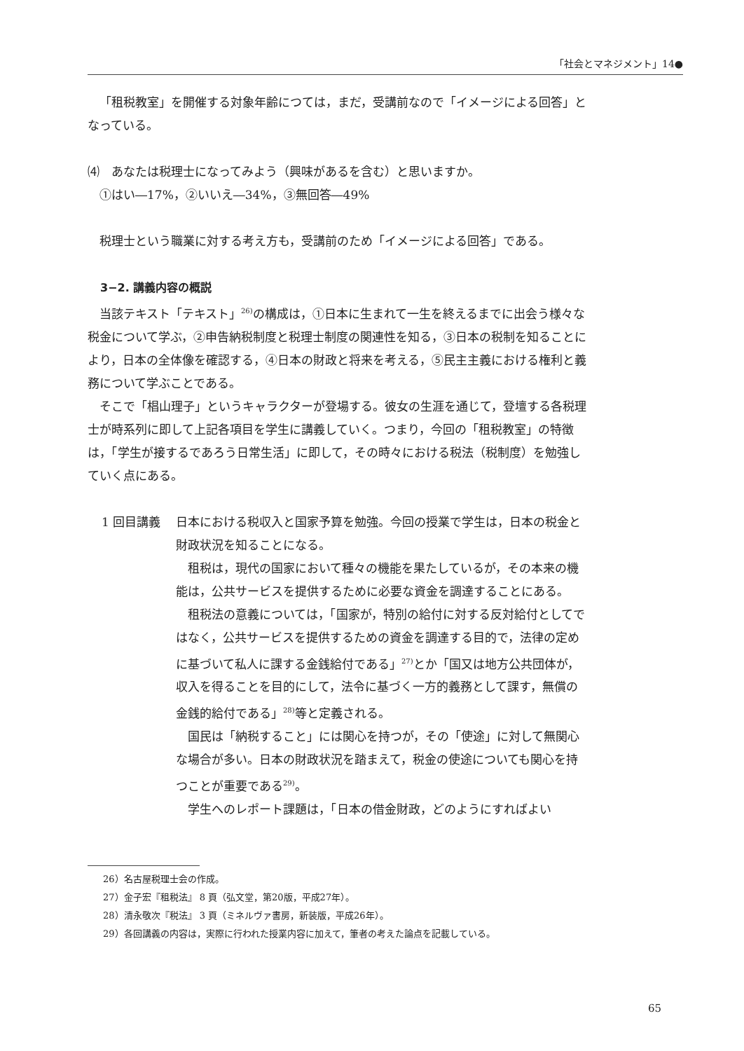「社会とマネジメント」14●
「租税教室」を開催する対象年齢につては，まだ，受講前なので「イメージによる回答」となっている。
⑷　あなたは税理士になってみよう（興味があるを含む）と思いますか。
①はい―17%，②いいえ―34%，③無回答―49%
税理士という職業に対する考え方も，受講前のため「イメージによる回答」である。
3−2. 講義内容の概説
当該テキスト「テキスト」<sup>26)</sup>の構成は，①日本に生まれて一生を終えるまでに出会う様々な税金について学ぶ，②申告納税制度と税理士制度の関連性を知る，③日本の税制を知ることにより，日本の全体像を確認する，④日本の財政と将来を考える，⑤民主主義における権利と義務について学ぶことである。
そこで「椙山理子」というキャラクターが登場する。彼女の生涯を通じて，登壇する各税理士が時系列に即して上記各項目を学生に講義していく。つまり，今回の「租税教室」の特徴は，「学生が接するであろう日常生活」に即して，その時々における税法（税制度）を勉強していく点にある。
1 回目講義 日本における税収入と国家予算を勉強。今回の授業で学生は，日本の税金と財政状況を知ることになる。
租税は，現代の国家において種々の機能を果たしているが，その本来の機能は，公共サービスを提供するために必要な資金を調達することにある。
租税法の意義については，「国家が，特別の給付に対する反対給付としてではなく，公共サービスを提供するための資金を調達する目的で，法律の定めに基づいて私人に課する金銭給付である」<sup>27)</sup>とか「国又は地方公共団体が，収入を得ることを目的にして，法令に基づく一方的義務として課す，無償の金銭的給付である」<sup>28)</sup>等と定義される。
国民は「納税すること」には関心を持つが，その「使途」に対して無関心な場合が多い。日本の財政状況を踏まえて，税金の使途についても関心を持つことが重要である<sup>29)</sup>。
学生へのレポート課題は，「日本の借金財政，どのようにすればよい
26）名古屋税理士会の作成。
27）金子宏『租税法』 8 頁（弘文堂，第20版，平成27年）。
28）清永敬次『税法』 3 頁（ミネルヴァ書房，新装版，平成26年）。
29）各回講義の内容は，実際に行われた授業内容に加えて，筆者の考えた論点を記載している。
65